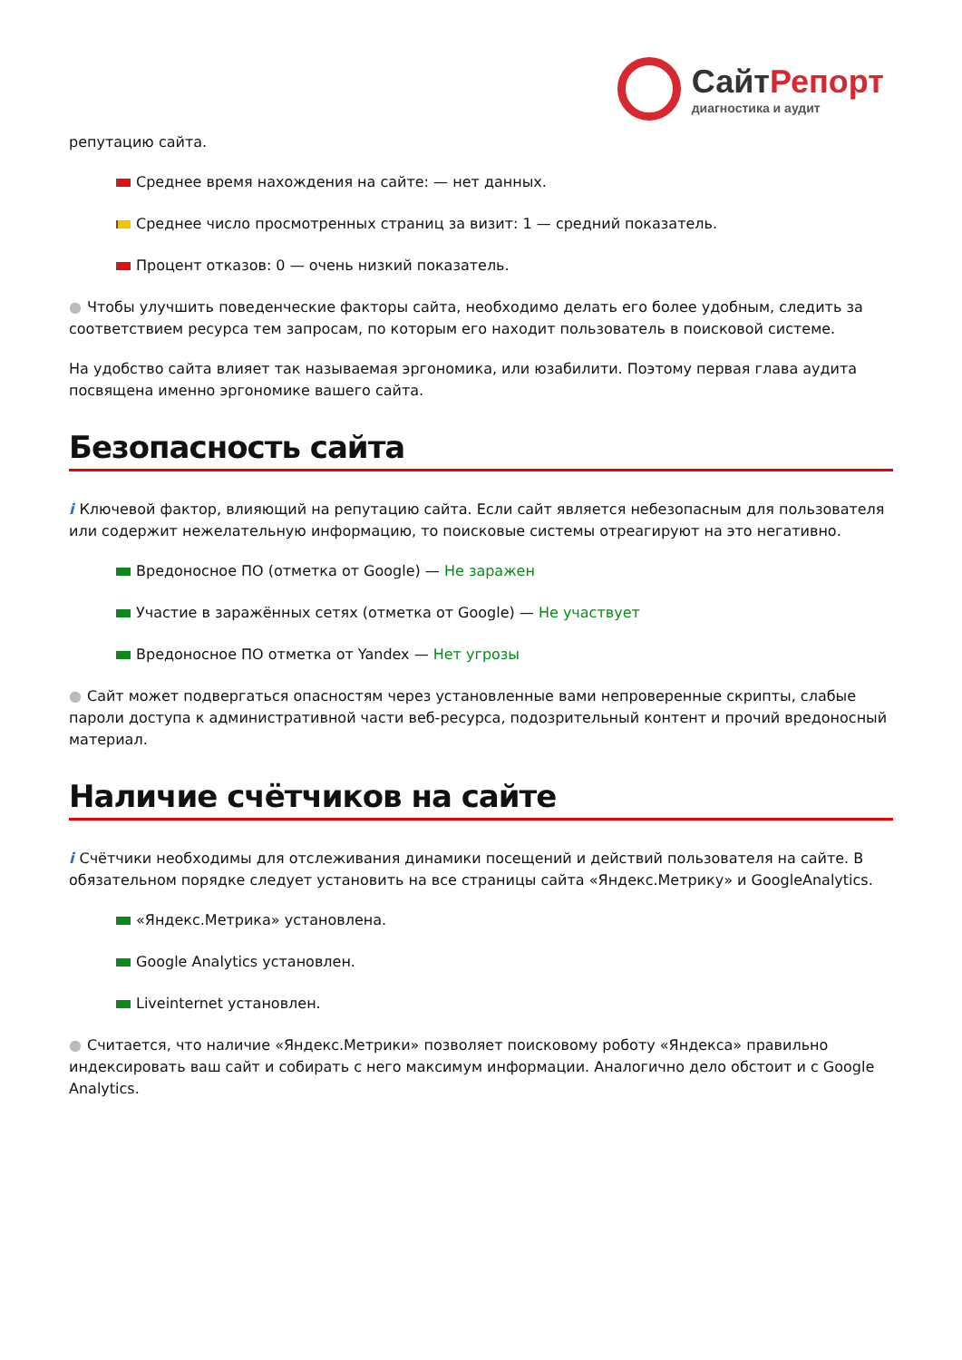СайтРепорт
диагностика и аудит
репутацию сайта.
Среднее время нахождения на сайте: — нет данных.
Среднее число просмотренных страниц за визит: 1 — средний показатель.
Процент отказов: 0 — очень низкий показатель.
● Чтобы улучшить поведенческие факторы сайта, необходимо делать его более удобным, следить за соответствием ресурса тем запросам, по которым его находит пользователь в поисковой системе.
На удобство сайта влияет так называемая эргономика, или юзабилити. Поэтому первая глава аудита посвящена именно эргономике вашего сайта.
Безопасность сайта
i Ключевой фактор, влияющий на репутацию сайта. Если сайт является небезопасным для пользователя или содержит нежелательную информацию, то поисковые системы отреагируют на это негативно.
Вредоносное ПО (отметка от Google) — Не заражен
Участие в заражённых сетях (отметка от Google) — Не участвует
Вредоносное ПО отметка от Yandex — Нет угрозы
● Сайт может подвергаться опасностям через установленные вами непроверенные скрипты, слабые пароли доступа к административной части веб-ресурса, подозрительный контент и прочий вредоносный материал.
Наличие счётчиков на сайте
i Счётчики необходимы для отслеживания динамики посещений и действий пользователя на сайте. В обязательном порядке следует установить на все страницы сайта «Яндекс.Метрику» и GoogleAnalytics.
«Яндекс.Метрика» установлена.
Google Analytics установлен.
Liveinternet установлен.
● Считается, что наличие «Яндекс.Метрики» позволяет поисковому роботу «Яндекса» правильно индексировать ваш сайт и собирать с него максимум информации. Аналогично дело обстоит и с Google Analytics.